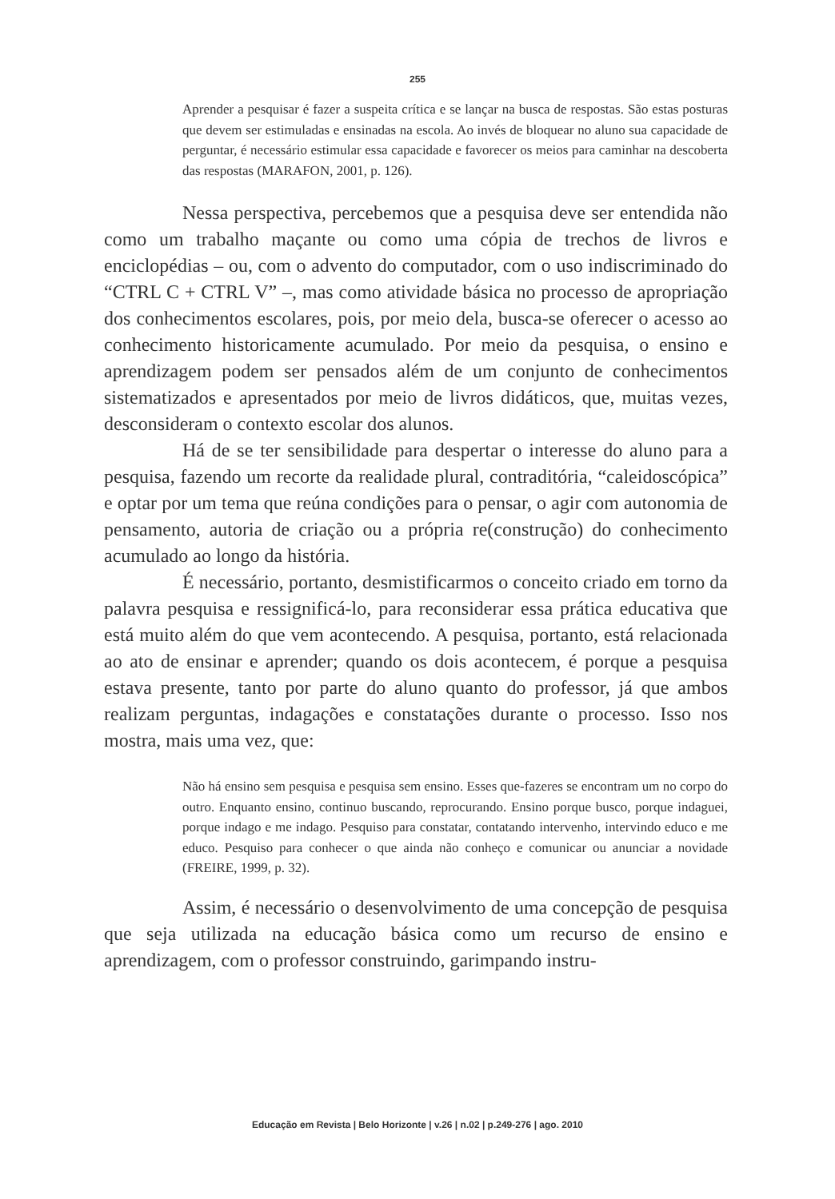255
Aprender a pesquisar é fazer a suspeita crítica e se lançar na busca de respostas. São estas posturas que devem ser estimuladas e ensinadas na escola. Ao invés de bloquear no aluno sua capacidade de perguntar, é necessário estimular essa capacidade e favorecer os meios para caminhar na descoberta das respostas (MARAFON, 2001, p. 126).
Nessa perspectiva, percebemos que a pesquisa deve ser entendida não como um trabalho maçante ou como uma cópia de trechos de livros e enciclopédias – ou, com o advento do computador, com o uso indiscriminado do “CTRL C + CTRL V” –, mas como atividade básica no processo de apropriação dos conhecimentos escolares, pois, por meio dela, busca-se oferecer o acesso ao conhecimento historicamente acumulado. Por meio da pesquisa, o ensino e aprendizagem podem ser pensados além de um conjunto de conhecimentos sistematizados e apresentados por meio de livros didáticos, que, muitas vezes, desconsideram o contexto escolar dos alunos.
Há de se ter sensibilidade para despertar o interesse do aluno para a pesquisa, fazendo um recorte da realidade plural, contraditória, “caleidoscópica” e optar por um tema que reúna condições para o pensar, o agir com autonomia de pensamento, autoria de criação ou a própria re(construção) do conhecimento acumulado ao longo da história.
É necessário, portanto, desmistificarmos o conceito criado em torno da palavra pesquisa e ressignificá-lo, para reconsiderar essa prática educativa que está muito além do que vem acontecendo. A pesquisa, portanto, está relacionada ao ato de ensinar e aprender; quando os dois acontecem, é porque a pesquisa estava presente, tanto por parte do aluno quanto do professor, já que ambos realizam perguntas, indagações e constatações durante o processo. Isso nos mostra, mais uma vez, que:
Não há ensino sem pesquisa e pesquisa sem ensino. Esses que-fazeres se encontram um no corpo do outro. Enquanto ensino, continuo buscando, reprocurando. Ensino porque busco, porque indaguei, porque indago e me indago. Pesquiso para constatar, contatando intervenho, intervindo educo e me educo. Pesquiso para conhecer o que ainda não conheço e comunicar ou anunciar a novidade (FREIRE, 1999, p. 32).
Assim, é necessário o desenvolvimento de uma concepção de pesquisa que seja utilizada na educação básica como um recurso de ensino e aprendizagem, com o professor construindo, garimpando instru-
Educação em Revista | Belo Horizonte | v.26 | n.02 | p.249-276 | ago. 2010